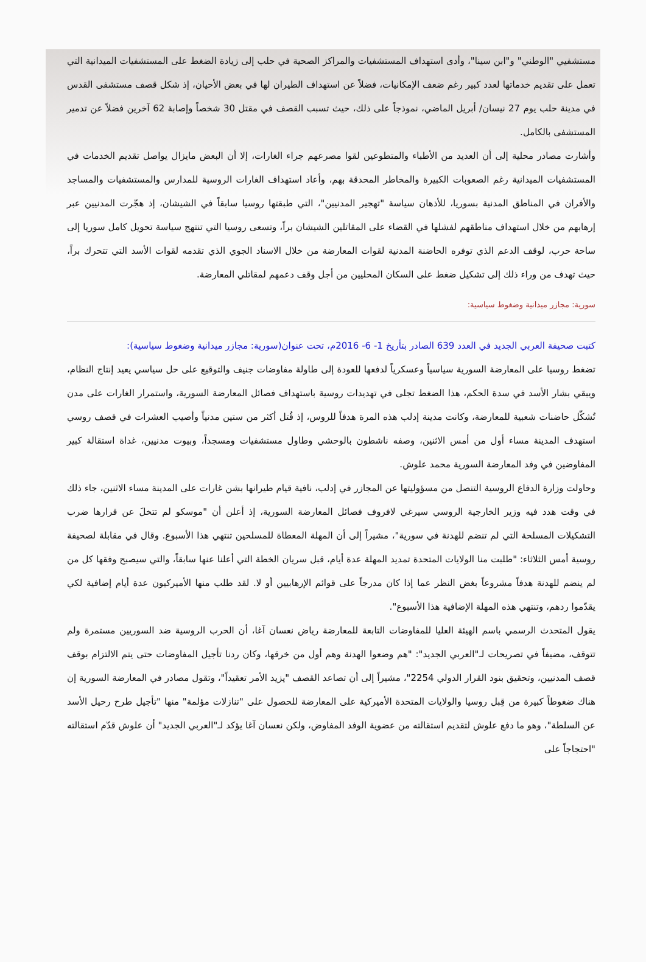مستشفيي "الوطني" و"ابن سينا"، وأدى استهداف المستشفيات والمراكز الصحية في حلب إلى زيادة الضغط على المستشفيات الميدانية التي تعمل على تقديم خدماتها لعدد كبير رغم ضعف الإمكانيات، فضلاً عن استهداف الطيران لها في بعض الأحيان، إذ شكل قصف مستشفى القدس في مدينة حلب يوم 27 نيسان/ أبريل الماضي، نموذجاً على ذلك، حيث تسبب القصف في مقتل 30 شخصاً وإصابة 62 آخرين فضلاً عن تدمير المستشفى بالكامل.
وأشارت مصادر محلية إلى أن العديد من الأطباء والمتطوعين لقوا مصرعهم جراء الغارات، إلا أن البعض مايزال يواصل تقديم الخدمات في المستشفيات الميدانية رغم الصعوبات الكبيرة والمخاطر المحدقة بهم، وأعاد استهداف الغارات الروسية للمدارس والمستشفيات والمساجد والأفران في المناطق المدنية بسوريا، للأذهان سياسة "تهجير المدنيين"، التي طبقتها روسيا سابقاً في الشيشان، إذ هجّرت المدنيين عبر إرهابهم من خلال استهداف مناطقهم لفشلها في القضاء على المقاتلين الشيشان براً، وتسعى روسيا التي تنتهج سياسة تحويل كامل سوريا إلى ساحة حرب، لوقف الدعم الذي توفره الحاضنة المدنية لقوات المعارضة من خلال الاسناد الجوي الذي تقدمه لقوات الأسد التي تتحرك براً، حيث تهدف من وراء ذلك إلى تشكيل ضغط على السكان المحليين من أجل وقف دعمهم لمقاتلي المعارضة.
سورية: مجازر ميدانية وضغوط سياسية:
كتبت صحيفة العربي الجديد في العدد 639 الصادر بتأريخ 1- 6- 2016م، تحت عنوان(سورية: مجازر ميدانية وضغوط سياسية):
تضغط روسيا على المعارضة السورية سياسياً وعسكرياً لدفعها للعودة إلى طاولة مفاوضات جنيف والتوقيع على حل سياسي يعيد إنتاج النظام، ويبقي بشار الأسد في سدة الحكم، هذا الضغط تجلى في تهديدات روسية باستهداف فصائل المعارضة السورية، واستمرار الغارات على مدن تُشكّل حاضنات شعبية للمعارضة، وكانت مدينة إدلب هذه المرة هدفاً للروس، إذ قُتل أكثر من ستين مدنياً وأصيب العشرات في قصف روسي استهدف المدينة مساء أول من أمس الاثنين، وصفه ناشطون بالوحشي وطاول مستشفيات ومسجداً، وبيوت مدنيين، غداة استقالة كبير المفاوضين في وفد المعارضة السورية محمد علوش.
وحاولت وزارة الدفاع الروسية التنصل من مسؤوليتها عن المجازر في إدلب، نافية قيام طيرانها بشن غارات على المدينة مساء الاثنين، جاء ذلك في وقت هدد فيه وزير الخارجية الروسي سيرغي لافروف فصائل المعارضة السورية، إذ أعلن أن "موسكو لم تتخلَ عن قرارها ضرب التشكيلات المسلحة التي لم تنضم للهدنة في سورية"، مشيراً إلى أن المهلة المعطاة للمسلحين تنتهي هذا الأسبوع. وقال في مقابلة لصحيفة روسية أمس الثلاثاء: "طلبت منا الولايات المتحدة تمديد المهلة عدة أيام، قبل سريان الخطة التي أعلنا عنها سابقاً، والتي سيصبح وفقها كل من لم ينضم للهدنة هدفاً مشروعاً بغض النظر عما إذا كان مدرجاً على قوائم الإرهابيين أو لا. لقد طلب منها الأميركيون عدة أيام إضافية لكي يقدّموا ردهم، وتنتهي هذه المهلة الإضافية هذا الأسبوع".
يقول المتحدث الرسمي باسم الهيئة العليا للمفاوضات التابعة للمعارضة رياض نعسان آغا، أن الحرب الروسية ضد السوريين مستمرة ولم تتوقف، مضيفاً في تصريحات لـ"العربي الجديد": "هم وضعوا الهدنة وهم أول من خرقها، وكان ردنا تأجيل المفاوضات حتى يتم الالتزام بوقف قصف المدنيين، وتحقيق بنود القرار الدولي 2254"، مشيراً إلى أن تصاعد القصف "يزيد الأمر تعقيداً"، وتقول مصادر في المعارضة السورية إن هناك ضغوطاً كبيرة من قِبل روسيا والولايات المتحدة الأميركية على المعارضة للحصول على "تنازلات مؤلمة" منها "تأجيل طرح رحيل الأسد عن السلطة"، وهو ما دفع علوش لتقديم استقالته من عضوية الوفد المفاوض، ولكن نعسان آغا يؤكد لـ"العربي الجديد" أن علوش قدّم استقالته "احتجاجاً على